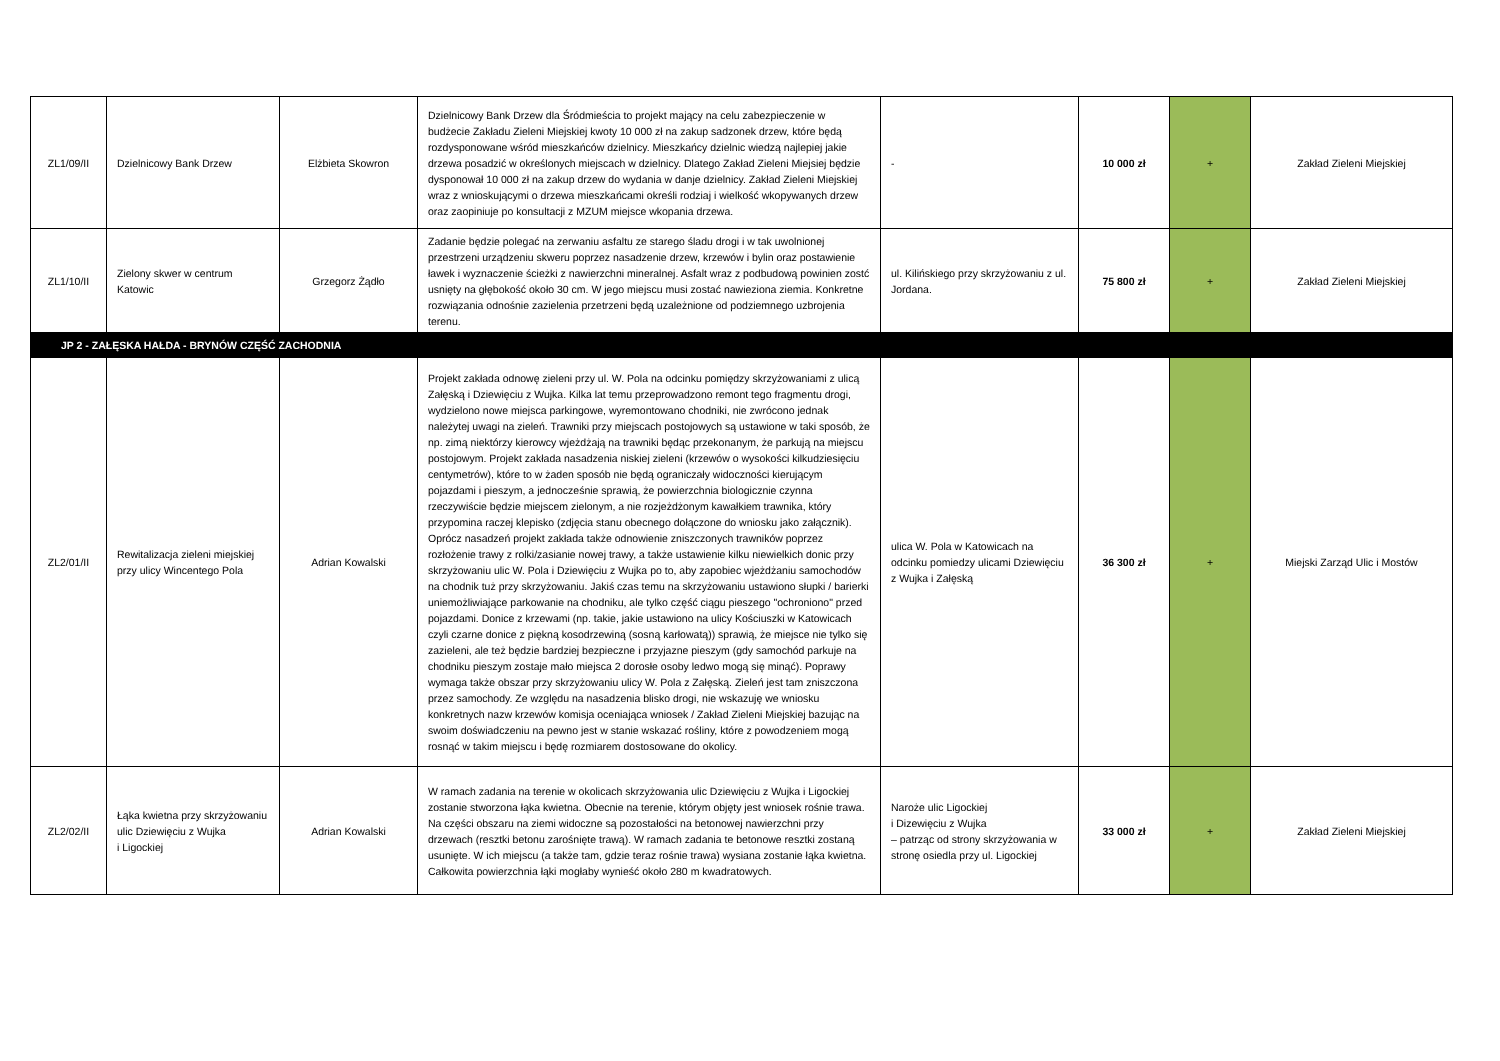| ZL1/09/II | Dzielnicowy Bank Drzew | Elżbieta Skowron | Dzielnicowy Bank Drzew dla Śródmieścia to projekt mający na celu zabezpieczenie w budżecie Zakładu Zieleni Miejskiej kwoty 10 000 zł na zakup sadzonek drzew, które będą rozdysponowane wśród mieszkańców dzielnicy. Mieszkańcy dzielnic wiedzą najlepiej jakie drzewa posadzić w określonych miejscach w dzielnicy. Dlatego Zakład Zieleni Miejsiej będzie dysponował 10 000 zł na zakup drzew do wydania w danje dzielnicy. Zakład Zieleni Miejskiej wraz z wnioskującymi o drzewa mieszkańcami określi rodziaj i wielkość wkopywanych drzew oraz zaopiniuje po konsultacji z MZUM miejsce wkopania drzewa. | - | 10 000 zł | + | Zakład Zieleni Miejskiej |
| ZL1/10/II | Zielony skwer w centrum Katowic | Grzegorz Żądło | Zadanie będzie polegać na zerwaniu asfaltu ze starego śladu drogi i w tak uwolnionej przestrzeni urządzeniu skweru poprzez nasadzenie drzew, krzewów i bylin oraz postawienie ławek i wyznaczenie ścieżki z nawierzchni mineralnej. Asfalt wraz z podbudową powinien zostć usnięty na głębokość około 30 cm. W jego miejscu musi zostać nawieziona ziemia. Konkretne rozwiązania odnośnie zazielenia przetrzeni będą uzależnione od podziemnego uzbrojenia terenu. | ul. Kilińskiego przy skrzyżowaniu z ul. Jordana. | 75 800 zł | + | Zakład Zieleni Miejskiej |
| JP 2 - ZAŁĘSKA HAŁDA - BRYNÓW CZĘŚĆ ZACHODNIA | | | | | | | |
| ZL2/01/II | Rewitalizacja zieleni miejskiej przy ulicy Wincentego Pola | Adrian Kowalski | Projekt zakłada odnowę zieleni przy ul. W. Pola na odcinku pomiędzy skrzyżowaniami z ulicą Załęską i Dziewięciu z Wujka. Kilka lat temu przeprowadzono remont tego fragmentu drogi, wydzielono nowe miejsca parkingowe, wyremontowano chodniki, nie zwrócono jednak należytej uwagi na zieleń. Trawniki przy miejscach postojowych są ustawione w taki sposób, że np. zimą niektórzy kierowcy wjeżdżają na trawniki będąc przekonanym, że parkują na miejscu postojowym. Projekt zakłada nasadzenia niskiej zieleni (krzewów o wysokości kilkudziesięciu centymetrów), które to w żaden sposób nie będą ograniczały widoczności kierującym pojazdami i pieszym, a jednocześnie sprawią, że powierzchnia biologicznie czynna rzeczywiście będzie miejscem zielonym, a nie rozjeżdżonym kawałkiem trawnika, który przypomina raczej klepisko (zdjęcia stanu obecnego dołączone do wniosku jako załącznik). Oprócz nasadzeń projekt zakłada także odnowienie zniszczonych trawników poprzez rozłożenie trawy z rolki/zasianie nowej trawy, a także ustawienie kilku niewielkich donic przy skrzyżowaniu ulic W. Pola i Dziewięciu z Wujka po to, aby zapobiec wjeżdżaniu samochodów na chodnik tuż przy skrzyżowaniu. Jakiś czas temu na skrzyżowaniu ustawiono słupki / barierki uniemożliwiające parkowanie na chodniku, ale tylko część ciągu pieszego "ochroniono" przed pojazdami. Donice z krzewami (np. takie, jakie ustawiono na ulicy Kościuszki w Katowicach czyli czarne donice z piękną kosodrzewiną (sosną karłowatą)) sprawią, że miejsce nie tylko się zazieleni, ale też będzie bardziej bezpieczne i przyjazne pieszym (gdy samochód parkuje na chodniku pieszym zostaje mało miejsca 2 dorosłe osoby ledwo mogą się minąć). Poprawy wymaga także obszar przy skrzyżowaniu ulicy W. Pola z Załęską. Zieleń jest tam zniszczona przez samochody. Ze względu na nasadzenia blisko drogi, nie wskazuję we wniosku konkretnych nazw krzewów komisja oceniająca wniosek / Zakład Zieleni Miejskiej bazując na swoim doświadczeniu na pewno jest w stanie wskazać rośliny, które z powodzeniem mogą rosnąć w takim miejscu i będę rozmiarem dostosowane do okolicy. | ulica W. Pola w Katowicach na odcinku pomiedzy ulicami Dziewięciu z Wujka i Załęską | 36 300 zł | + | Miejski Zarząd Ulic i Mostów |
| ZL2/02/II | Łąka kwietna przy skrzyżowaniu ulic Dziewięciu z Wujka i Ligockiej | Adrian Kowalski | W ramach zadania na terenie w okolicach skrzyżowania ulic Dziewięciu z Wujka i Ligockiej zostanie stworzona łąka kwietna. Obecnie na terenie, którym objęty jest wniosek rośnie trawa. Na części obszaru na ziemi widoczne są pozostałości na betonowej nawierzchni przy drzewach (resztki betonu zarośnięte trawą). W ramach zadania te betonowe resztki zostaną usunięte. W ich miejscu (a także tam, gdzie teraz rośnie trawa) wysiana zostanie łąka kwietna. Całkowita powierzchnia łąki mogłaby wynieść około 280 m kwadratowych. | Naroże ulic Ligockiej i Dizewięciu z Wujka – patrząc od strony skrzyżowania w stronę osiedla przy ul. Ligockiej | 33 000 zł | + | Zakład Zieleni Miejskiej |